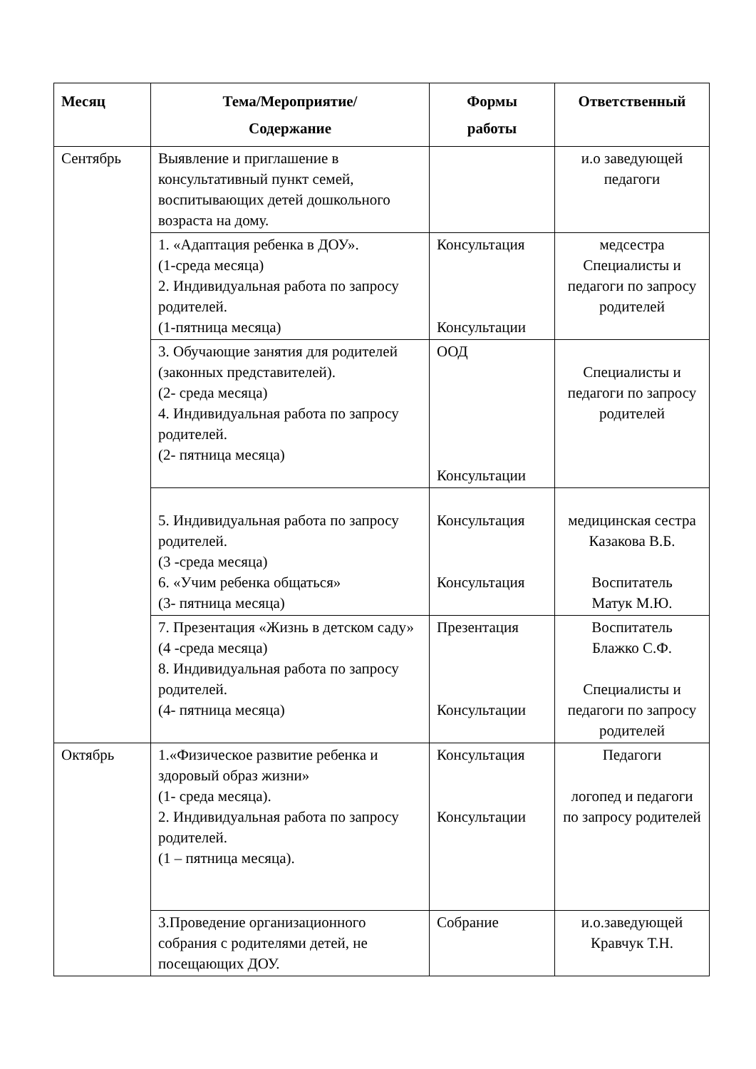| Месяц | Тема/Мероприятие/ Содержание | Формы работы | Ответственный |
| --- | --- | --- | --- |
| Сентябрь | Выявление и приглашение в консультативный пункт семей, воспитывающих детей дошкольного возраста на дому. | | и.о заведующей педагоги |
| | 1. «Адаптация ребенка в ДОУ». (1-среда месяца) 2. Индивидуальная работа по запросу родителей. (1-пятница месяца) | Консультация Консультации | медсестра Специалисты и педагоги по запросу родителей |
| | 3. Обучающие занятия для родителей (законных представителей). (2- среда месяца) 4. Индивидуальная работа по запросу родителей. (2- пятница месяца) | ООД Консультации | Специалисты и педагоги по запросу родителей |
| | 5. Индивидуальная работа по запросу родителей. (3 -среда месяца) 6. «Учим ребенка общаться» (3- пятница месяца) | Консультация Консультация | медицинская сестра Казакова В.Б. Воспитатель Матук М.Ю. |
| | 7. Презентация «Жизнь в детском саду» (4 -среда месяца) 8. Индивидуальная работа по запросу родителей. (4- пятница месяца) | Презентация Консультации | Воспитатель Блажко С.Ф. Специалисты и педагоги по запросу родителей |
| Октябрь | 1.«Физическое развитие ребенка и здоровый образ жизни» (1- среда месяца). 2. Индивидуальная работа по запросу родителей. (1 – пятница месяца). | Консультация Консультации | Педагоги логопед и педагоги по запросу родителей |
| | 3.Проведение организационного собрания с родителями детей, не посещающих ДОУ. | Собрание | и.о.заведующей Кравчук Т.Н. |